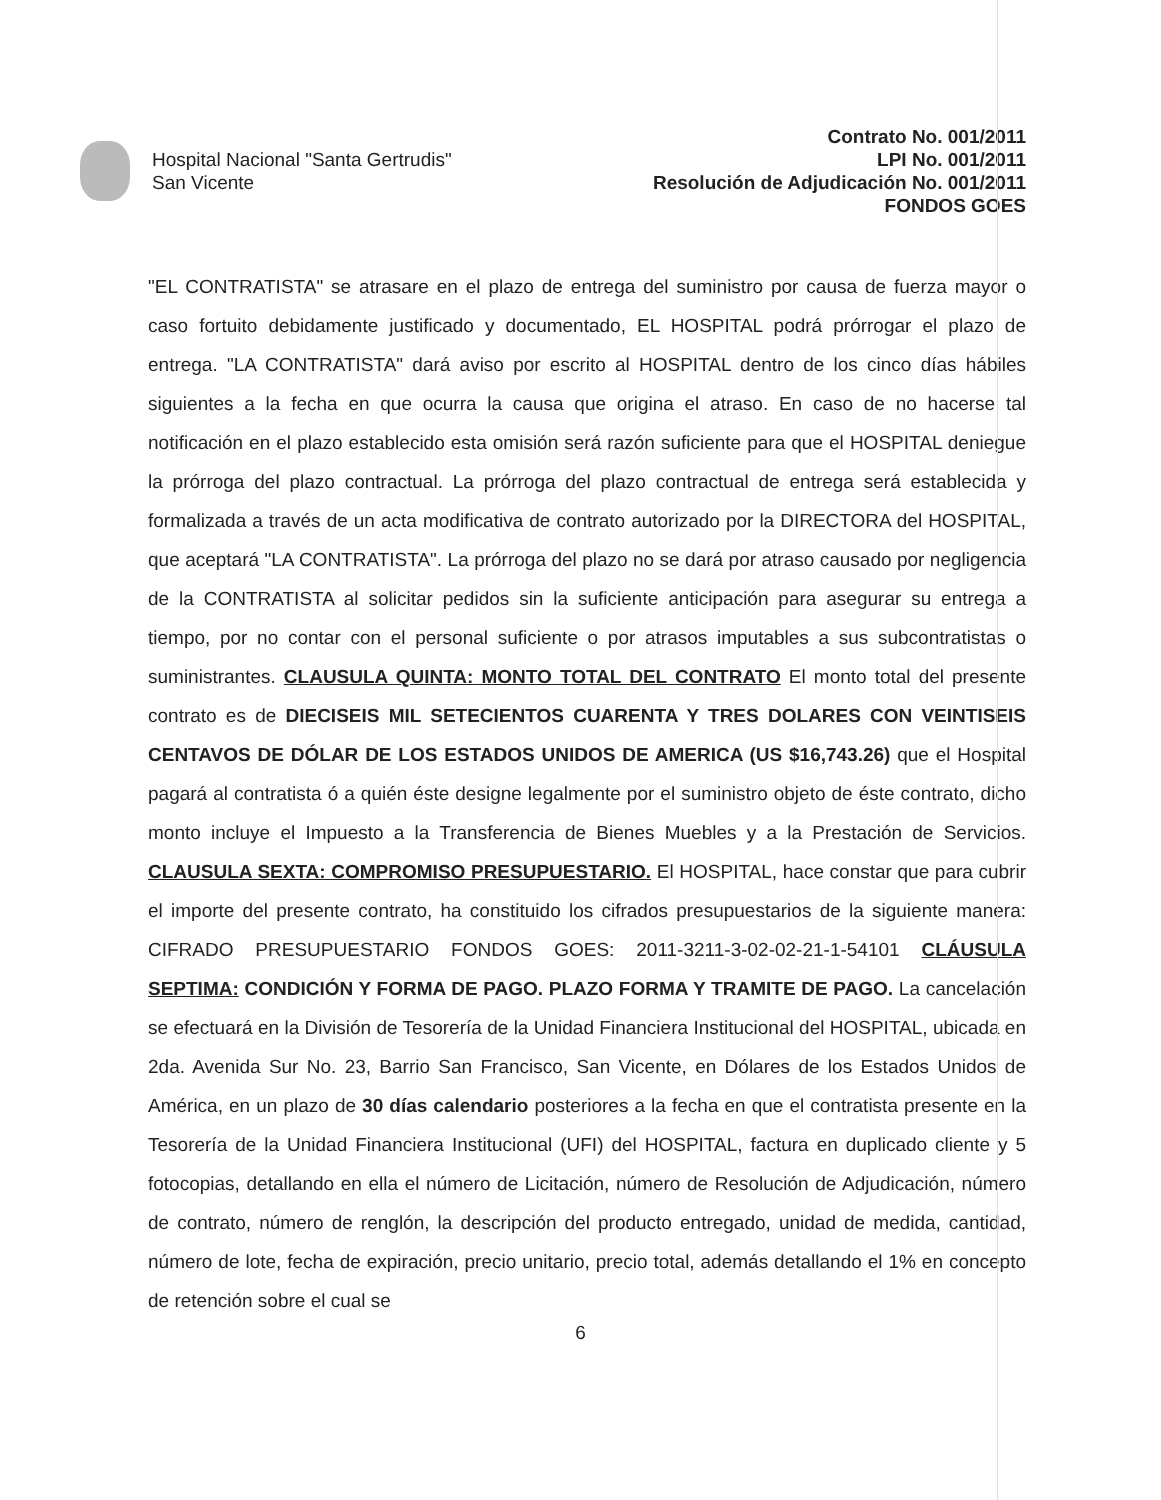Hospital Nacional "Santa Gertrudis"
San Vicente
Contrato No. 001/2011
LPI No. 001/2011
Resolución de Adjudicación No. 001/2011
FONDOS GOES
"EL CONTRATISTA" se atrasare en el plazo de entrega del suministro por causa de fuerza mayor o caso fortuito debidamente justificado y documentado, EL HOSPITAL podrá prórrogar el plazo de entrega. "LA CONTRATISTA" dará aviso por escrito al HOSPITAL dentro de los cinco días hábiles siguientes a la fecha en que ocurra la causa que origina el atraso. En caso de no hacerse tal notificación en el plazo establecido esta omisión será razón suficiente para que el HOSPITAL deniegue la prórroga del plazo contractual. La prórroga del plazo contractual de entrega será establecida y formalizada a través de un acta modificativa de contrato autorizado por la DIRECTORA del HOSPITAL, que aceptará "LA CONTRATISTA". La prórroga del plazo no se dará por atraso causado por negligencia de la CONTRATISTA al solicitar pedidos sin la suficiente anticipación para asegurar su entrega a tiempo, por no contar con el personal suficiente o por atrasos imputables a sus subcontratistas o suministrantes. CLAUSULA QUINTA: MONTO TOTAL DEL CONTRATO El monto total del presente contrato es de DIECISEIS MIL SETECIENTOS CUARENTA Y TRES DOLARES CON VEINTISEIS CENTAVOS DE DÓLAR DE LOS ESTADOS UNIDOS DE AMERICA (US $16,743.26) que el Hospital pagará al contratista ó a quién éste designe legalmente por el suministro objeto de éste contrato, dicho monto incluye el Impuesto a la Transferencia de Bienes Muebles y a la Prestación de Servicios. CLAUSULA SEXTA: COMPROMISO PRESUPUESTARIO. El HOSPITAL, hace constar que para cubrir el importe del presente contrato, ha constituido los cifrados presupuestarios de la siguiente manera: CIFRADO PRESUPUESTARIO FONDOS GOES: 2011-3211-3-02-02-21-1-54101 CLÁUSULA SEPTIMA: CONDICIÓN Y FORMA DE PAGO. PLAZO FORMA Y TRAMITE DE PAGO. La cancelación se efectuará en la División de Tesorería de la Unidad Financiera Institucional del HOSPITAL, ubicada en 2da. Avenida Sur No. 23, Barrio San Francisco, San Vicente, en Dólares de los Estados Unidos de América, en un plazo de 30 días calendario posteriores a la fecha en que el contratista presente en la Tesorería de la Unidad Financiera Institucional (UFI) del HOSPITAL, factura en duplicado cliente y 5 fotocopias, detallando en ella el número de Licitación, número de Resolución de Adjudicación, número de contrato, número de renglón, la descripción del producto entregado, unidad de medida, cantidad, número de lote, fecha de expiración, precio unitario, precio total, además detallando el 1% en concepto de retención sobre el cual se
6